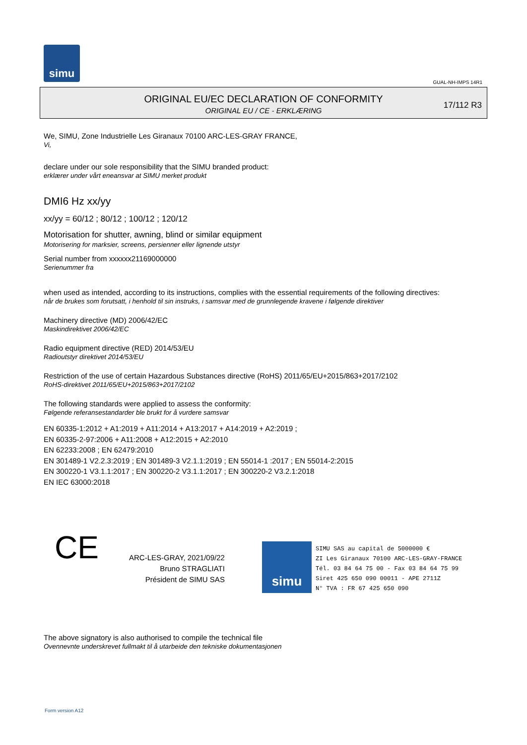simu
GUAL-NH-IMPS 14R1
ORIGINAL EU/EC DECLARATION OF CONFORMITY
ORIGINAL EU / CE - ERKLÆRING
17/112 R3
We, SIMU, Zone Industrielle Les Giranaux 70100 ARC-LES-GRAY FRANCE,
Vi,
declare under our sole responsibility that the SIMU branded product:
erklærer under vårt eneansvar at SIMU merket produkt
DMI6 Hz xx/yy
xx/yy = 60/12 ; 80/12 ; 100/12 ; 120/12
Motorisation for shutter, awning, blind or similar equipment
Motorisering for marksier, screens, persienner eller lignende utstyr
Serial number from xxxxxx21169000000
Serienummer fra
when used as intended, according to its instructions, complies with the essential requirements of the following directives:
når de brukes som forutsatt, i henhold til sin instruks, i samsvar med de grunnlegende kravene i følgende direktiver
Machinery directive (MD) 2006/42/EC
Maskindirektivet 2006/42/EC
Radio equipment directive (RED) 2014/53/EU
Radioutstyr direktivet 2014/53/EU
Restriction of the use of certain Hazardous Substances directive (RoHS) 2011/65/EU+2015/863+2017/2102
RoHS-direktivet 2011/65/EU+2015/863+2017/2102
The following standards were applied to assess the conformity:
Følgende referansestandarder ble brukt for å vurdere samsvar
EN 60335-1:2012 + A1:2019 + A11:2014 + A13:2017 + A14:2019 + A2:2019 ;
EN 60335-2-97:2006 + A11:2008 + A12:2015 + A2:2010
EN 62233:2008 ; EN 62479:2010
EN 301489-1 V2.2.3:2019 ; EN 301489-3 V2.1.1:2019 ; EN 55014-1 :2017 ; EN 55014-2:2015
EN 300220-1 V3.1.1:2017 ; EN 300220-2 V3.1.1:2017 ; EN 300220-2 V3.2.1:2018
EN IEC 63000:2018
CE
ARC-LES-GRAY, 2021/09/22
Bruno STRAGLIATI
Président de SIMU SAS
simu
SIMU SAS au capital de 5000000 €
ZI Les Giranaux 70100 ARC-LES-GRAY-FRANCE
Tél. 03 84 64 75 00 - Fax 03 84 64 75 99
Siret 425 650 090 00011 - APE 2711Z
N° TVA : FR 67 425 650 090
The above signatory is also authorised to compile the technical file
Ovennevnte underskrevet fullmakt til å utarbeide den tekniske dokumentasjonen
Form version A12